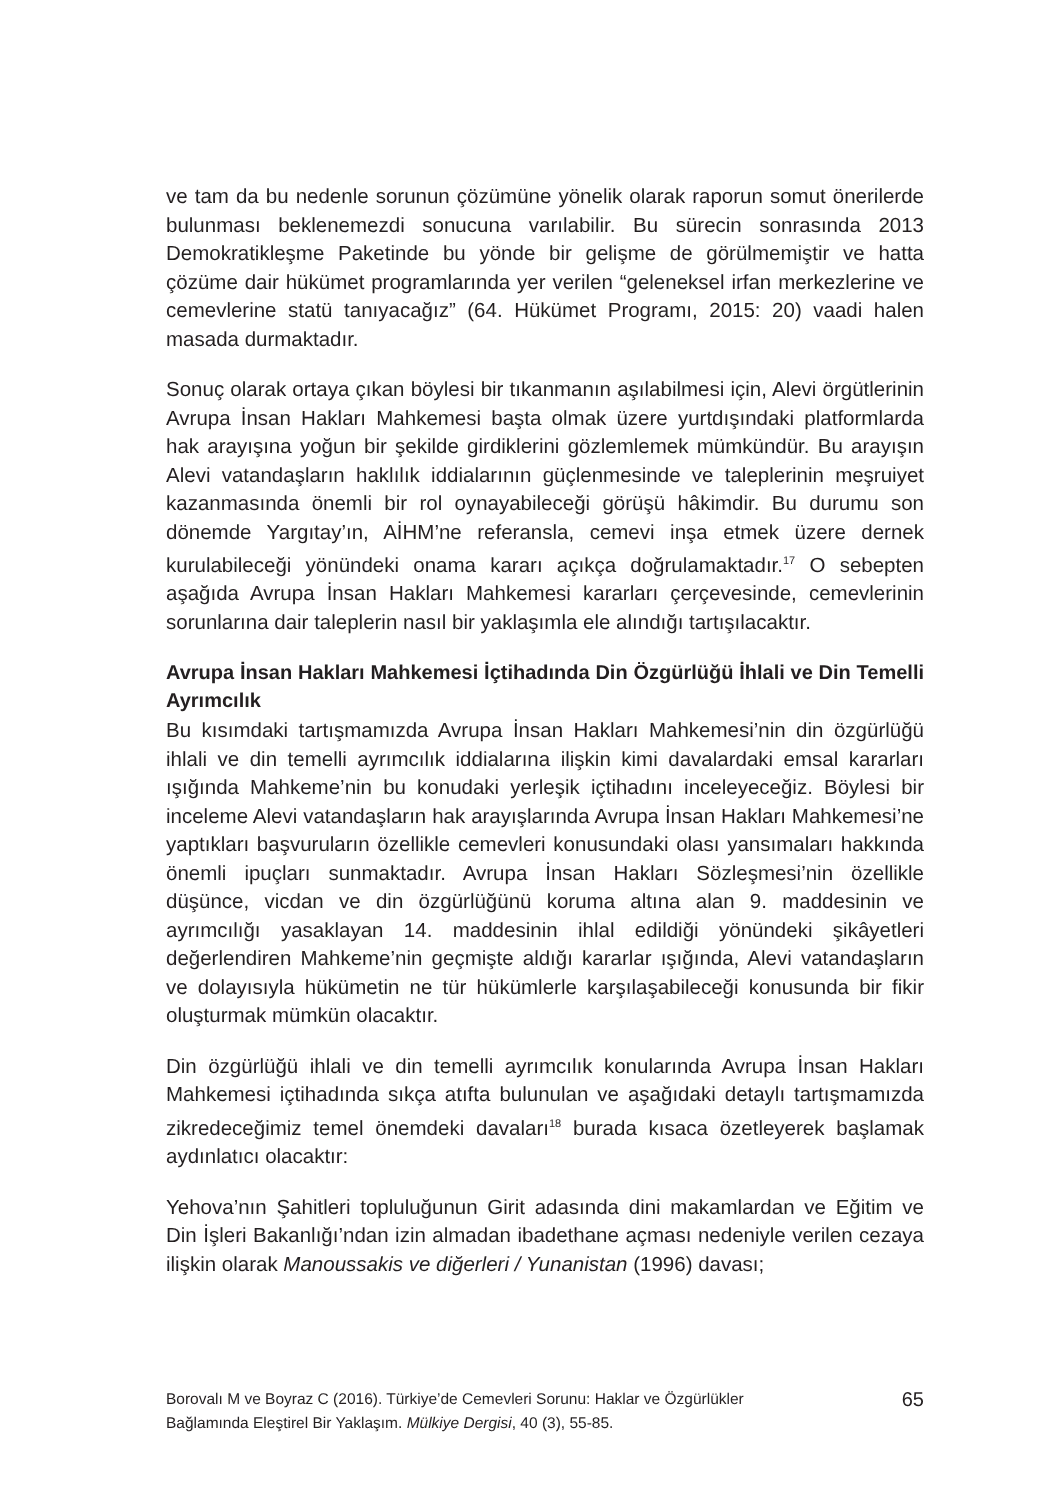ve tam da bu nedenle sorunun çözümüne yönelik olarak raporun somut önerilerde bulunması beklenemezdi sonucuna varılabilir. Bu sürecin sonrasında 2013 Demokratikleşme Paketinde bu yönde bir gelişme de görülmemiştir ve hatta çözüme dair hükümet programlarında yer verilen “geleneksel irfan merkezlerine ve cemevlerine statü tanıyacağız” (64. Hükümet Programı, 2015: 20) vaadi halen masada durmaktadır.
Sonuç olarak ortaya çıkan böylesi bir tıkanmanın aşılabilmesi için, Alevi örgütlerinin Avrupa İnsan Hakları Mahkemesi başta olmak üzere yurtdışındaki platformlarda hak arayışına yoğun bir şekilde girdiklerini gözlemlemek mümkündür. Bu arayışın Alevi vatandaşların haklılık iddialarının güçlenmesinde ve taleplerinin meşruiyet kazanmasında önemli bir rol oynayabileceği görüşü hâkimdir. Bu durumu son dönemde Yargıtay’ın, AİHM’ne referansla, cemevi inşa etmek üzere dernek kurulabileceği yönündeki onama kararı açıkça doğrulamaktadır.<sup>17</sup> O sebepten aşağıda Avrupa İnsan Hakları Mahkemesi kararları çerçevesinde, cemevlerinin sorunlarına dair taleplerin nasıl bir yaklaşımla ele alındığı tartışılacaktır.
Avrupa İnsan Hakları Mahkemesi İçtihadında Din Özgürlüğü İhlali ve Din Temelli Ayrımcılık
Bu kısımdaki tartışmamızda Avrupa İnsan Hakları Mahkemesi’nin din özgürlüğü ihlali ve din temelli ayrımcılık iddialarına ilişkin kimi davalardaki emsal kararları ışığında Mahkeme’nin bu konudaki yerleşik içtihadını inceleyeceğiz. Böylesi bir inceleme Alevi vatandaşların hak arayışlarında Avrupa İnsan Hakları Mahkemesi’ne yaptıkları başvuruların özellikle cemevleri konusundaki olası yansımaları hakkında önemli ipuçları sunmaktadır. Avrupa İnsan Hakları Sözleşmesi’nin özellikle düşünce, vicdan ve din özgürlüğünü koruma altına alan 9. maddesinin ve ayrımcılığı yasaklayan 14. maddesinin ihlal edildiği yönündeki şikâyetleri değerlendiren Mahkeme’nin geçmişte aldığı kararlar ışığında, Alevi vatandaşların ve dolayısıyla hükümetin ne tür hükümlerle karşılaşabileceği konusunda bir fikir oluşturmak mümkün olacaktır.
Din özgürlüğü ihlali ve din temelli ayrımcılık konularında Avrupa İnsan Hakları Mahkemesi içtihadında sıkça atıfta bulunulan ve aşağıdaki detaylı tartışmamızda zikredeceğimiz temel önemdeki davaları<sup>18</sup> burada kısaca özetleyerek başlamak aydınlatıcı olacaktır:
Yehova’nın Şahitleri topluluğunun Girit adasında dini makamlardan ve Eğitim ve Din İşleri Bakanlığı’ndan izin almadan ibadethane açması nedeniyle verilen cezaya ilişkin olarak Manoussakis ve diğerleri / Yunanistan (1996) davası;
Borovalı M ve Boyraz C (2016). Türkiye’de Cemevleri Sorunu: Haklar ve Özgürlükler
Bağlamında Eleştirel Bir Yaklaşım. Mülkiye Dergisi, 40 (3), 55-85.
65